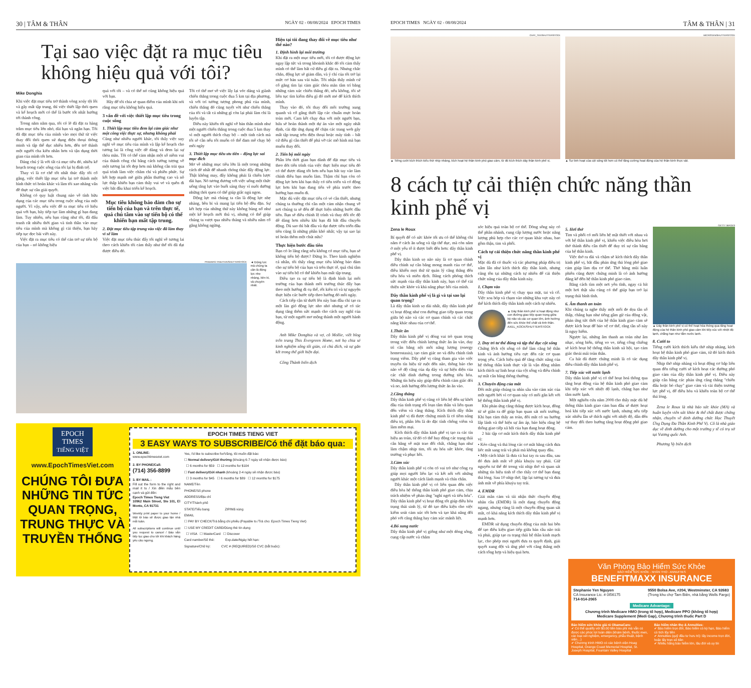30 | TÂM & THÂN NGÀY 02 - 08/08/2024 EPOCH TIMES
Tại sao việc đặt ra mục tiêu không hiệu quả với tôi?
Mike Donghia
Khi việc đặt mục tiêu trở thành vòng xoáy tội lỗi và gây mất tập trung, thì việc thiết lập thói quen và kế hoạch mới có thể là bước tốt nhất hướng tới thành công.
Trong năm năm qua, tôi có lẽ đã đặt ra hàng trăm mục tiêu lớn nhỏ, dài hạn và ngắn hạn. Tôi đã đặt mục tiêu của mình vào mọi thứ từ việc thay đổi thói quen sử dụng điện thoại thông minh và tập thể dục nhiều hơn, đến trở thành một người cha kiên nhẫn hơn và tận dụng thời gian của mình tốt hơn.
Đáng chú ý là với tất cả mục tiêu đó, nhiều kế hoạch trong cuộc sống của tôi lại bị đình trệ.
Thay vì là cơ chế tốt nhất thúc đẩy tôi cố gắng, việc thiết lập mục tiêu lại trở thành một hình thức trì hoãn khác và làm tôi xao nhãng vấn đề thực sự cần giải quyết.
Không có quy luật chung nào về tính hữu dụng của các mục tiêu trong cuộc sống của một người. Vì vậy, nếu việc đề ra mục tiêu có hiệu quả với bạn, hãy tiếp tục làm những gì bạn đang làm. Tuy nhiên, nếu bạn cũng như tôi, đã đấu tranh rất nhiều thời gian và tinh thần vào mục tiêu của mình mà không gì cải thiện, bạn hãy tiếp tục đọc bài viết này.
Việc đặt ra mục tiêu có thể cản trở sự tiến bộ của bạn – nó không hiệu
quả với tôi – và có thể nó cũng không hiệu quả với bạn.
Hãy để tôi chia sẻ quan điểm của mình khi nói rằng mục tiêu không hiệu quả.
3 vấn đề với việc thiết lập mục tiêu trong cuộc sống
1. Thiết lập mục tiêu đem lại cảm giác như một công việc thực sự, nhưng không phải
Cũng như nhiều người khác, tôi thấy việc suy nghĩ về mục tiêu của mình và lập kế hoạch cho tương lai là công việc dễ dàng và đem lại sự thỏa mãn. Tôi có thể cảm nhận một số niềm vui của thành công chỉ bằng cách tưởng tượng về một tương lai tốt đẹp hơn mà không cần trải qua quá trình làm việc chăm chỉ và phiền phức. Sự kết hợp mạnh mẽ giữa phần thưởng cao và nỗ lực thấp khiến bạn cảm thấy vui vẻ và quên đi việc bắt đầu khai triển kế hoạch.
Mục tiêu không bảo đảm cho sự tiến bộ của bạn và trên thực tế, quá chú tâm vào sự tiến bộ có thể khiến bạn mất tập trung.
2. Đặt mục tiêu tập trung vào việc đã làm thay vì sẽ làm
Việc đặt mục tiêu thúc đẩy tôi nghĩ về tương lai theo cách khiến tôi cảm thấy như thể tôi đã đạt được điều đó.
Tôi có thể mơ về việc lấy lại vóc dáng và giành chiến thắng trong cuộc đua 5 km tại địa phương, và với trí tưởng tượng phong phú của mình, chiến thắng đó cũng tuyệt vời như chiến thắng của tôi và tất cả những gì còn lại phải làm chỉ là luyện tập.
Điều này khiến tôi nghĩ về bản thân mình như một người chiến thắng trong cuộc đua 5 km thay vì một người thích chạy bộ – một tinh cách mà tôi sẽ cần nếu tôi muốn có thể đam mê chạy bộ mỗi ngày
3. Thiết lập mục tiêu ưu tiên – động lực sai mục đích
Mơ về những mục tiêu lớn là một trong những cách dễ nhất để nhanh chóng thúc đẩy động lực. Thật không may, đây không phải là chiến lược dài hạn. Nó tương đương với việc uống một thức uống tăng lực vào buổi sáng thay vì nuôi dưỡng những thói quen có thể giúp giấc ngủ ngon.
Động lực mà chúng ta cần là động lực nhẹ nhàng, bền bỉ và mang lại tiến bộ đều đặn. Sự kết hợp của những thứ này không bùng nổ như một kế hoạch mới thú vị, nhưng có thể giúp chúng ta vượt qua nhiều tháng và nhiều năm cố gắng không ngừng.
PANUMAS YANUTHAI/SHUTTERSTOCK
◄ Động lực mà chúng ta cần là động lực nhẹ nhàng, bền bỉ, và chuyên nhất.
Hiện tại tôi đang thay đổi về mục tiêu như thế nào?
1. Định hình lại môi trường
Khi đặt ra một mục tiêu mới, tôi có được động lực ngay lập tức và trong khoảnh khắc đó tôi cảm thấy mình có thể làm bất cứ điều gì đặt ra. Nhưng chắc chắn, động lực sẽ giảm dần, và ý chí của tôi trở lại mức cơ bản sau vài tuần. Tôi nhận thấy mình cứ cố gắng tìm lại cảm giác thỏa mãn tâm trí bằng những cảm xúc chiến thắng đó, nếu không, tôi sẽ liên tục tìm kiếm điều gì đó mới mẻ để kích thích mình.
Thay vào đó, tôi thay đổi môi trường xung quanh và cố gắng thiết lập các chuẩn mực hoàn toàn mới. Cam kết chạy đua với một người bạn, hứa sẽ hoàn thành một dự án vào một ngày nhất định, cài đặt ứng dụng để chặn các trang web gây mất tập trung trên điện thoại hoặc máy tính – bất cứ điều gì cần thiết để phá vỡ các mô hình mà bạn muốn thay đổi.
2. Tiến bộ mỗi ngày
Phần lớn thời gian bạn dành để đặt mục tiêu và theo dõi tiến trình của việc thực hiện mục tiêu đó có thể được dùng tốt hơn nếu bạn bắt tay vào làm chính điều bạn muốn làm. Thậm chí bạn còn có động lực hơn khi bạn thấy có tiến triển và có động lực hơn khi bạn đang tiến về phía trước theo hướng bạn muốn đi.
Mặc dù việc đặt mục tiêu có vẻ cần thiết, nhưng chúng ta thường chỉ cần một cảm nhận chung về nơi chúng ta sẽ đến để thực hiện những bước đầu tiên. Bạn sẽ điều chỉnh lộ trình và thay đổi tốc độ dễ dàng hơn nhiều khi bạn đã bắt đầu chuyển động. Dù sao thì bắt đầu và đạt được tiến triển đầu tiên cũng là những phần khó nhất; vậy tại sao lại trì hoãn thêm một chút nữa?
Thực hiện bước đầu tiên
Bạn có lo lắng rằng nếu không có mục tiêu, bạn sẽ không tiến bộ được? Đừng lo. Theo kinh nghiệm cá nhân, tôi thấy rằng mục tiêu không bảo đảm cho sự tiến bộ của bạn và trên thực tế, quá chú tâm vào sự tiến bộ có thể khiến bạn mất tập trung.
Điều tạo ra sự tiến bộ là định hình lại môi trường của bạn thành môi trường thúc đẩy bạn theo một hướng đi cụ thể, rồi kiên trì và tự nguyện thực hiện các bước tiếp theo hướng đó mỗi ngày.
Cách tiếp cận từ dưới lên này ban đầu chỉ tạo ra một làn gió động lực nho nhỏ nhưng sẽ có tác dụng tăng thêm sức mạnh cho cách suy nghĩ của bạn, từ một người mơ mộng thành một người hành động.
Anh Mike Donghia và vợ, cô Mollie, viết blog trên trang This Evergreen Home, nơi họ chia sẻ kinh nghiệm sống tối giản, có chủ đích, và sự gắn kết trong thế giới hiện đại.
Công Thành biên dịch
EPOCH TIMES
TIẾNG VIỆT
www.EpochTimesViet.com
CHÚNG TÔI ĐƯA NHỮNG TIN TỨC QUAN TRỌNG, TRUNG THỰC VÀ TRUYỀN THỐNG
EPOCH TIMES TIENG VIET
3 EASY WAYS TO SUBSCRIBE/Có thể đặt báo qua:
1. ONLINE:
www.epochtimesviet.com
2. BY PHONE/Call:
(714) 356-8899
3. BY MAIL :
Fill out the form to the right and mail it to / Xin điền mẫu bên cạnh và gửi đến:
Epoch Times Tieng Viet
10962 Main Street, Ste 101, El Monte, CA 91731
Weekly print paper to your home / Một tờ báo sẽ được giao tận nhà mỗi tuần.
All subscriptions will continue until you request to cancel / Báo vẫn tiếp tục giao cho tới khi khách hàng yêu cầu ngưng.
Yes, I'd like to subscribe for/Vâng, tôi muốn đặt báo:
☐ Normal delivery/Gửi thường (khoảng 6-7 ngày sẽ nhận được báo)
☐ 6 months for $59 ☐ 12 months for $104
☐ Fast delivery/Gửi nhanh (khoảng 2-4 ngày sẽ nhận được báo)
☐ 3 months for $45 ☐ 6 months for $89 ☐ 12 months for $175
NAME/Tên
PHONE/Số phone
ADDRESS/Địa chỉ
CITY/Thành phố
STATE/Tiểu bang ZIP/Mã vùng
EMAIL
☐ PAY BY CHECK/Trả bằng chi phiếu (Payable to /Trả cho: Epoch Times Tieng Viet)
☐ USE MY CREDIT CARD/Dùng thẻ tín dụng
☐ VISA ☐ MasterCard ☐ Discover
Card number/Số thẻ: Exp.date/Ngày hết hạn:
Signature/Chữ ký: CVC # (REQUIRED)/Số CVC (bắt buộc):
EPOCH TIMES NGÀY 02 - 08/08/2024 TÂM & THÂN | 31
CHAY_TEE/SHUTTERSTOCK
▲ Tiếng cười kích thích kiểu thở nhịp nhàng, kích hoạt hệ thần kinh phó giao cảm, từ đó kích thích dây thần kinh phế vị.
MICROGEN/SHUTTERSTOCK
▲ Sự linh hoạt của cột sống tốt hơn có thể tăng cường hoạt động của hệ thần kinh thực vật.
8 cách tự cải thiện chức năng thần kinh phế vị
Zena le Roux
Bí quyết để có sức khỏe tối ưu có thể không chỉ nằm ở cách ăn uống và tập thể dục, mà còn nằm ở một yếu tố ít được biết đến hơn: dây thần kinh phế vị.
Dây thần kinh sọ não này là cơ quan chính điều chỉnh sự cân bằng mong manh của cơ thể, điều khiển mọi thứ từ quản lý căng thẳng đến tiêu hóa và miễn dịch. Bằng cách phóng thích sức mạnh của dây thần kinh này, bạn có thể cải thiện sức khỏe và khả năng phục hồi của mình.
Dây thần kinh phế vị là gì và tại sao lại quan trọng?
Là dây thần kinh sọ dài nhất, dây thần kinh phế vị hoạt động như con đường giao tiếp quan trọng giữa bộ não và các cơ quan chính và các chức năng khác nhau của cơ thể.
1.Thức ăn
Dây thần kinh phế vị đóng vai trò quan trọng trong việc điều chỉnh lượng thức ăn ăn vào, duy trì cân bằng nội môi năng lượng (energy homeostasis), tạo cảm giác no và điều chỉnh tình trạng viêm. Dây phế vị cũng tham gia vào việc truyền tín hiệu từ ruột đến não, thông báo cho não về độ căng của dạ dày và sự hiện diện của các chất dinh dưỡng trong đường tiêu hóa. Những tín hiệu này giúp điều chỉnh cảm giác đói và no, ảnh hưởng đến lượng thức ăn ăn vào.
2.Căng thẳng
Dây thần kinh phế vị cũng có liên hệ đến sự khởi đầu của tình trạng rối loạn tâm thần và liên quan đến viêm và căng thẳng. Kích thích dây thần kinh phế vị đã được chứng minh là có tiềm năng điều trị, phần lớn là do đặc tính chống viêm và làm mềm mại.
Kích thích dây thần kinh phế vị tạo ra các tín hiệu an toàn, từ đó có thể huy động các trạng thái cân bằng về mặt trao đổi chất, chẳng hạn như làm chậm nhịp tim, tối ưu hóa sức khỏe, tăng trưởng và phục hồi.
3.Cảm xúc
Dây thần kinh phế vị còn có vai trò như công cụ giúp mọi người liên lạc và kết nối với những người khác một cách lành mạnh và chín chắn.
Dây thần kinh phế vị có liên quan đến việc điều hòa hệ thống thần kinh phó giao cảm, chịu trách nhiệm về phản ứng "nghỉ ngơi và tiêu hóa". Dây thần kinh phế vị hoạt động tốt giúp điều hòa trạng thái sinh lý, từ đó tạo điều kiện cho việc kiểm soát cảm xúc tốt hơn và tạo khả năng đối phó với căng thẳng hay cảm xúc mãnh liệt.
4.Bổ sung nước
Dây thần kinh phế vị giống như một dòng sông, cung cấp nước và chăm
sóc hiệu quả toàn bộ cơ thể. Dòng sông này có thể phân nhánh, cung cấp lượng nước hoặc năng lượng phù hợp cho các cơ quan khác nhau, bao gồm thận, tim và phổi.
Cách tự cải thiện chức năng thần kinh phế vị
Mặc dù đã có thuốc và các phương pháp điều trị xâm lấn như kích thích dây thần kinh, nhưng cũng tồn tại những cách tự nhiên để cải thiện chức năng của dây thần kinh này.
1. Chạm vào
Dây thần kinh phế vị chạy qua mặt, tai và cổ. Việc xoa bóp và chạm vào những khu vực này có thể kích thích dây thần kinh một cách tự nhiên.
▲ Dây thần kinh phế vị hoạt động như con đường giao tiếp quan trọng giữa bộ não và các cơ quan lớn, ảnh hưởng đến sức khỏe thể chất và tinh thần.
AXEL_KOCK/SHUTTERSTOCK
2. Duy trì tư thế đúng và tập thể dục cột sống
Chứng lệch cột sống có thể làm căng hệ thần kinh và ảnh hưởng tiêu cực đến các cơ quan trọng yếu. Cách hiệu quả để tăng chức năng của hệ thống thần kinh thực vật là vận động nhằm kích thích sự linh hoạt của cột sống và điều chỉnh sự mất cân bằng thông thường.
3. Chuyển động của mắt
Đôi mắt giúp chúng ta nhìn sâu vào cảm xúc của một người bởi vì cơ quan này có mối gắn kết với hệ thống thần kinh phế vị.
Khi phản ứng căng thẳng được kích hoạt, đồng tử sẽ giãn ra để giúp bạn quan sát môi trường. Khi bạn cảm thấy an toàn, đôi mắt có xu hướng lấp lánh và thể hiện sự ấm áp, báo hiệu rằng hệ thống giao tiếp xã hội của bạn đang hoạt động.
2 bài tập cơ mắt kích thích dây thần kinh phế vị:
• Kéo căng và thả lỏng các cơ mắt bằng cách đưa liếc mắt sang trái và phải mà không quay đầu.
• Một cách khác là đưa cả hai tay ra sau đầu, sau đó đưa ánh mắt về phía khuỷu tay phải. Giữ nguyên tư thế đó trong vài nhịp thở và quan sát những tín hiệu tinh tế cho thấy cơ thể bạn đang thả lỏng. Sau 10 nhịp thở, lặp lại tương tự và đưa ánh mắt về phía khuỷu tay trái.
4. EMDR
Giải mẫn cảm và tái nhận thức chuyển động nhãn cầu (EMDR) là một dạng chuyển động ngang, nhưng cũng là một chuyển động quan sát mắt, có khả năng kích thích dây thần kinh phế vị mạnh hơn.
EMDR sử dụng chuyển động của mắt hai bên để tạo điều kiện giao tiếp giữa bán cầu não trái và phải, giúp tạo ra trạng thái hệ thần kinh mạch lạc, cho phép mọi người đưa ra quyết định, giải quyết xung đột và ứng phó với căng thẳng một cách tổng hợp và hiệu quả hơn.
5. Hơi thở
Tim và phổi có mối liên hệ mật thiết với nhau và với hệ thần kinh phế vị, khiến việc điều hòa hơi thở thành điều cần thiết để duy trì sự cân bằng của hệ thần kinh.
Việc thở ra dài và chậm sẽ kích thích dây thần kinh phế vị, bắt đầu phản ứng thả lỏng phó giao cảm giúp làm dịu cơ thể. Thở bằng mũi luân phiên cũng được chứng minh là có ảnh hưởng đáng kể đến hệ thần kinh phó giao cảm.
Bằng cách tìm một nơi yên tĩnh, ngay cả hít một hơi thật sâu cũng có thể giúp bạn trở lại trạng thái bình tĩnh.
6. Âm thanh an toàn
Khi chúng ta nghe thấy một mối đe dọa tần số thấp, chẳng hạn như tiếng gầm gừ của động vật, phản ứng tức thời của hệ thần kinh giao cảm sẽ được kích hoạt để bảo vệ cơ thể, rằng tần số này là nguy hiểm.
Ngược lại, những âm thanh an toàn như âm nhạc, sóng biển, tiếng vo ve, tiếng cồng chiêng sẽ kích hoạt hệ thống thần kinh xã hội, tạo cảm giác thoải mái toàn thân.
Ca hát đã được chứng minh là có tác dụng điều chỉnh dây thần kinh phế vị.
7. Tiếp xúc với nước lạnh
Dây thần kinh phế vị có thể hoạt hoá thông qua tăng hoạt động của hệ thần kinh phó giao cảm khi tiếp xúc với nhiệt độ lạnh, chẳng hạn như tắm nước lạnh.
Một nghiên cứu năm 2008 cho thấy mặc dù hệ thống thần kinh giao cảm ban đầu sẽ được hoạt hoá khi tiếp xúc với nước lạnh, nhưng nếu tiếp xúc nhiều lần sẽ thích nghi với nhiệt độ, dẫn đến sự thay đổi theo hướng tăng hoạt động phó giao cảm.
GETTY IMAGES
▲ Dây thần kinh phế vị có thể hoạt hóa thông qua tăng hoạt động của hệ thần kinh phó giao cảm khi tiếp xúc với nhiệt độ lạnh, chẳng hạn như tắm nước lạnh.
8. Cười to
Tiếng cười kích thích kiểu thở nhịp nhàng, kích hoạt hệ thần kinh phó giao cảm, từ đó kích thích dây thần kinh phế vị.
Nhịp thở nhịp nhàng và hoạt động cơ bắp liên quan đến tiếng cười sẽ kích hoạt các đường phó giao cảm của dây thần kinh phế vị. Điều này giúp cân bằng các phản ứng căng thẳng "chiến đấu hoặc bỏ chạy" giao cảm và cải thiện trương lực phế vị, để điều hòa và khiến toàn bộ cơ thể thả lỏng.
Zena le Roux là nhà báo sức khỏe (MA) và huấn luyện viên sức khỏe & thể chất được chứng nhận, chuyên về dinh dưỡng chức Học Thuyết Ứng Dụng Đa Thần Kinh Phế Vị. Cô là nhà giáo dục về dinh dưỡng cho một trường y tế có trụ sở tại Vương quốc Anh.
Phương Vy biên dịch
Văn Phòng Bảo Hiểm Sức Khỏe
BẢO HIỂM SỨC KHỎE - NHÂN THỌ - ANNUITIES
BENEFITMAXX INSURANCE
Stephanie Yen Nguyen
CA Insurance Lic. # 0I56175
714-914-2065
9550 Bolsa Ave, #204, Westminster, CA 92683
(Trong khu chợ Tam Biên, nhà bằng Wells Fargo)
Medicare Advantage:
Chương trình Medicare HMO (trong tổ hợp), Medicare PPO (không tổ hợp)
Medicare Supplement (Medi Gap), Chương trình thuốc Part D
Bảo hiểm sức khỏe giá rẻ ObamaCare:
✔ Có thể qualify với $0.00 tiền bảo phí mà vẫn có được các phúc lợi toàn diện (khám bệnh, thuốc men, các loại xét nghiệm, emergency, phẫu thuật, bệnh viện…)
✔ Chương trình HMO có các bệnh viện Hoag Hospital, Orange Coast Memorial Hospital, St. Joseph Hospital, Fountain Valley Hospital
Bảo hiểm nhân thọ & Annuities:
✔ Bảo hiểm trọn đời, Bảo hiểm có kỳ hạn, Bảo hiểm có tích lũy tiền
✔ Annuities (quỹ đầu tư hưu trí): lấy income trọn đời, hoặc lấy trọn số tiền
✔ Nhiều hãng bảo hiểm lớn, lâu đời và uy tín